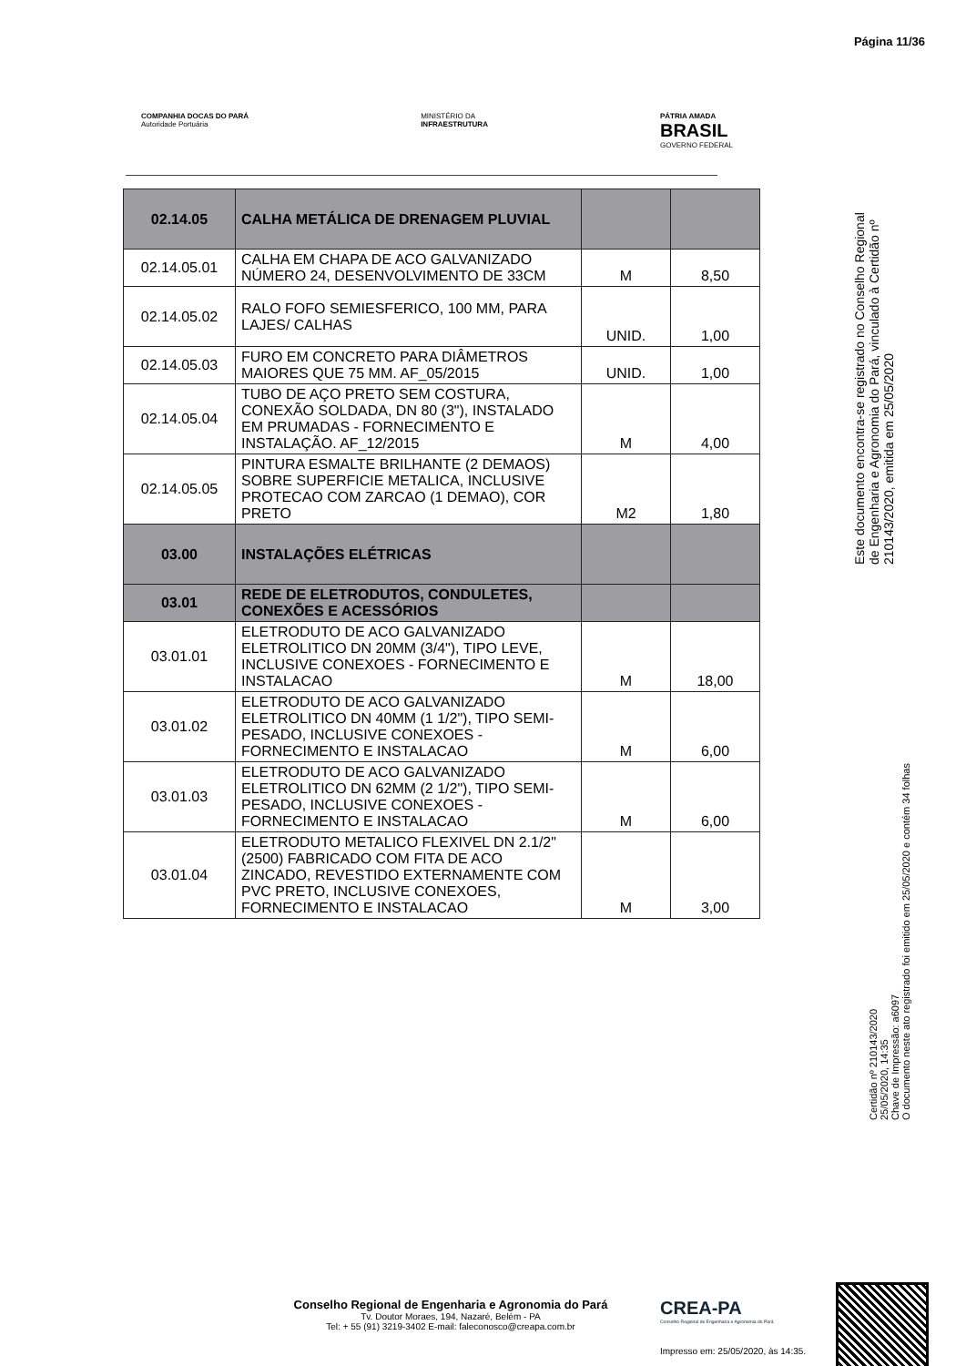Página 11/36
COMPANHIA DOCAS DO PARÁ
Autoridade Portuária
MINISTÉRIO DA
INFRAESTRUTURA
PÁTRIA AMADA
BRASIL
GOVERNO FEDERAL
| 02.14.05 | CALHA METÁLICA DE DRENAGEM PLUVIAL | | |
| 02.14.05.01 | CALHA EM CHAPA DE ACO GALVANIZADO NÚMERO 24, DESENVOLVIMENTO DE 33CM | M | 8,50 |
| 02.14.05.02 | RALO FOFO SEMIESFERICO, 100 MM, PARA LAJES/ CALHAS | UNID. | 1,00 |
| 02.14.05.03 | FURO EM CONCRETO PARA DIÂMETROS MAIORES QUE 75 MM. AF_05/2015 | UNID. | 1,00 |
| 02.14.05.04 | TUBO DE AÇO PRETO SEM COSTURA, CONEXÃO SOLDADA, DN 80 (3"), INSTALADO EM PRUMADAS - FORNECIMENTO E INSTALAÇÃO. AF_12/2015 | M | 4,00 |
| 02.14.05.05 | PINTURA ESMALTE BRILHANTE (2 DEMAOS) SOBRE SUPERFICIE METALICA, INCLUSIVE PROTECAO COM ZARCAO (1 DEMAO), COR PRETO | M2 | 1,80 |
| 03.00 | INSTALAÇÕES ELÉTRICAS | | |
| 03.01 | REDE DE ELETRODUTOS, CONDULETES, CONEXÕES E ACESSÓRIOS | | |
| 03.01.01 | ELETRODUTO DE ACO GALVANIZADO ELETROLITICO DN 20MM (3/4"), TIPO LEVE, INCLUSIVE CONEXOES - FORNECIMENTO E INSTALACAO | M | 18,00 |
| 03.01.02 | ELETRODUTO DE ACO GALVANIZADO ELETROLITICO DN 40MM (1 1/2"), TIPO SEMI-PESADO, INCLUSIVE CONEXOES - FORNECIMENTO E INSTALACAO | M | 6,00 |
| 03.01.03 | ELETRODUTO DE ACO GALVANIZADO ELETROLITICO DN 62MM (2 1/2"), TIPO SEMI-PESADO, INCLUSIVE CONEXOES - FORNECIMENTO E INSTALACAO | M | 6,00 |
| 03.01.04 | ELETRODUTO METALICO FLEXIVEL DN 2.1/2" (2500) FABRICADO COM FITA DE ACO ZINCADO, REVESTIDO EXTERNAMENTE COM PVC PRETO, INCLUSIVE CONEXOES, FORNECIMENTO E INSTALACAO | M | 3,00 |
Este documento encontra-se registrado no Conselho Regional de Engenharia e Agronomia do Pará, vinculado à Certidão nº 210143/2020, emitida em 25/05/2020
Certidão nº 210143/2020
25/05/2020, 14:35
Chave de Impressão: a6097
O documento neste ato registrado foi emitido em 25/05/2020 e contém 34 folhas
Conselho Regional de Engenharia e Agronomia do Pará
Tv. Doutor Moraes, 194, Nazaré, Belém - PA
Tel: + 55 (91) 3219-3402 E-mail: faleconosco@creapa.com.br
CREA-PA
Conselho Regional de Engenharia e Agronomia do Pará
Impresso em: 25/05/2020, às 14:35.